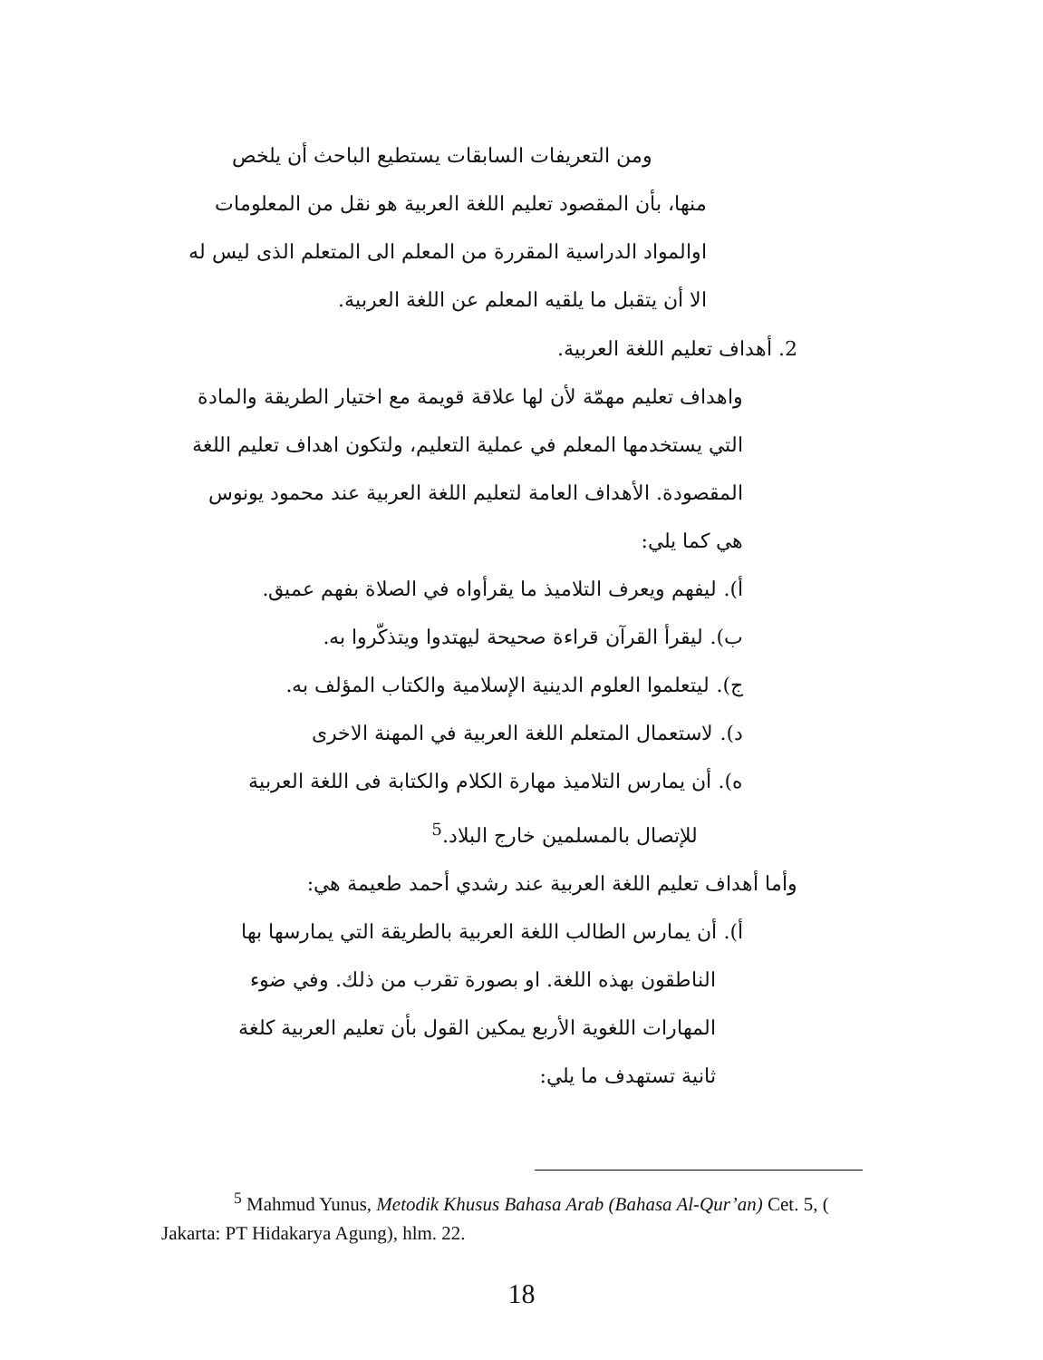ومن التعريفات السابقات يستطيع الباحث أن يلخص
منها، بأن المقصود تعليم اللغة العربية هو نقل من المعلومات اوالمواد الدراسية المقررة من المعلم الى المتعلم الذى ليس له الا أن يتقبل ما يلقيه المعلم عن اللغة العربية.
2. أهداف تعليم اللغة العربية.
واهداف تعليم مهمّة لأن لها علاقة قويمة مع اختيار الطريقة والمادة
التي يستخدمها المعلم في عملية التعليم، ولتكون اهداف تعليم اللغة المقصودة. الأهداف العامة لتعليم اللغة العربية عند محمود يونوس هي كما يلي:
أ). ليفهم ويعرف التلاميذ ما يقرأواه في الصلاة بفهم عميق.
ب). ليقرأ القرآن قراءة صحيحة ليهتدوا ويتذكّروا به.
ج). ليتعلموا العلوم الدينية الإسلامية والكتاب المؤلف به.
د). لاستعمال المتعلم اللغة العربية في المهنة الاخرى
ه). أن يمارس التلاميذ مهارة الكلام والكتابة فى اللغة العربية
للإتصال بالمسلمين خارج البلاد.<sup>5</sup>
وأما أهداف تعليم اللغة العربية عند رشدي أحمد طعيمة هي:
أ). أن يمارس الطالب اللغة العربية بالطريقة التي يمارسها بها
الناطقون بهذه اللغة. او بصورة تقرب من ذلك. وفي ضوء المهارات اللغوية الأربع يمكين القول بأن تعليم العربية كلغة ثانية تستهدف ما يلي:
<sup>5</sup> Mahmud Yunus, Metodik Khusus Bahasa Arab (Bahasa Al-Qur’an) Cet. 5, ( Jakarta: PT Hidakarya Agung), hlm. 22.
18